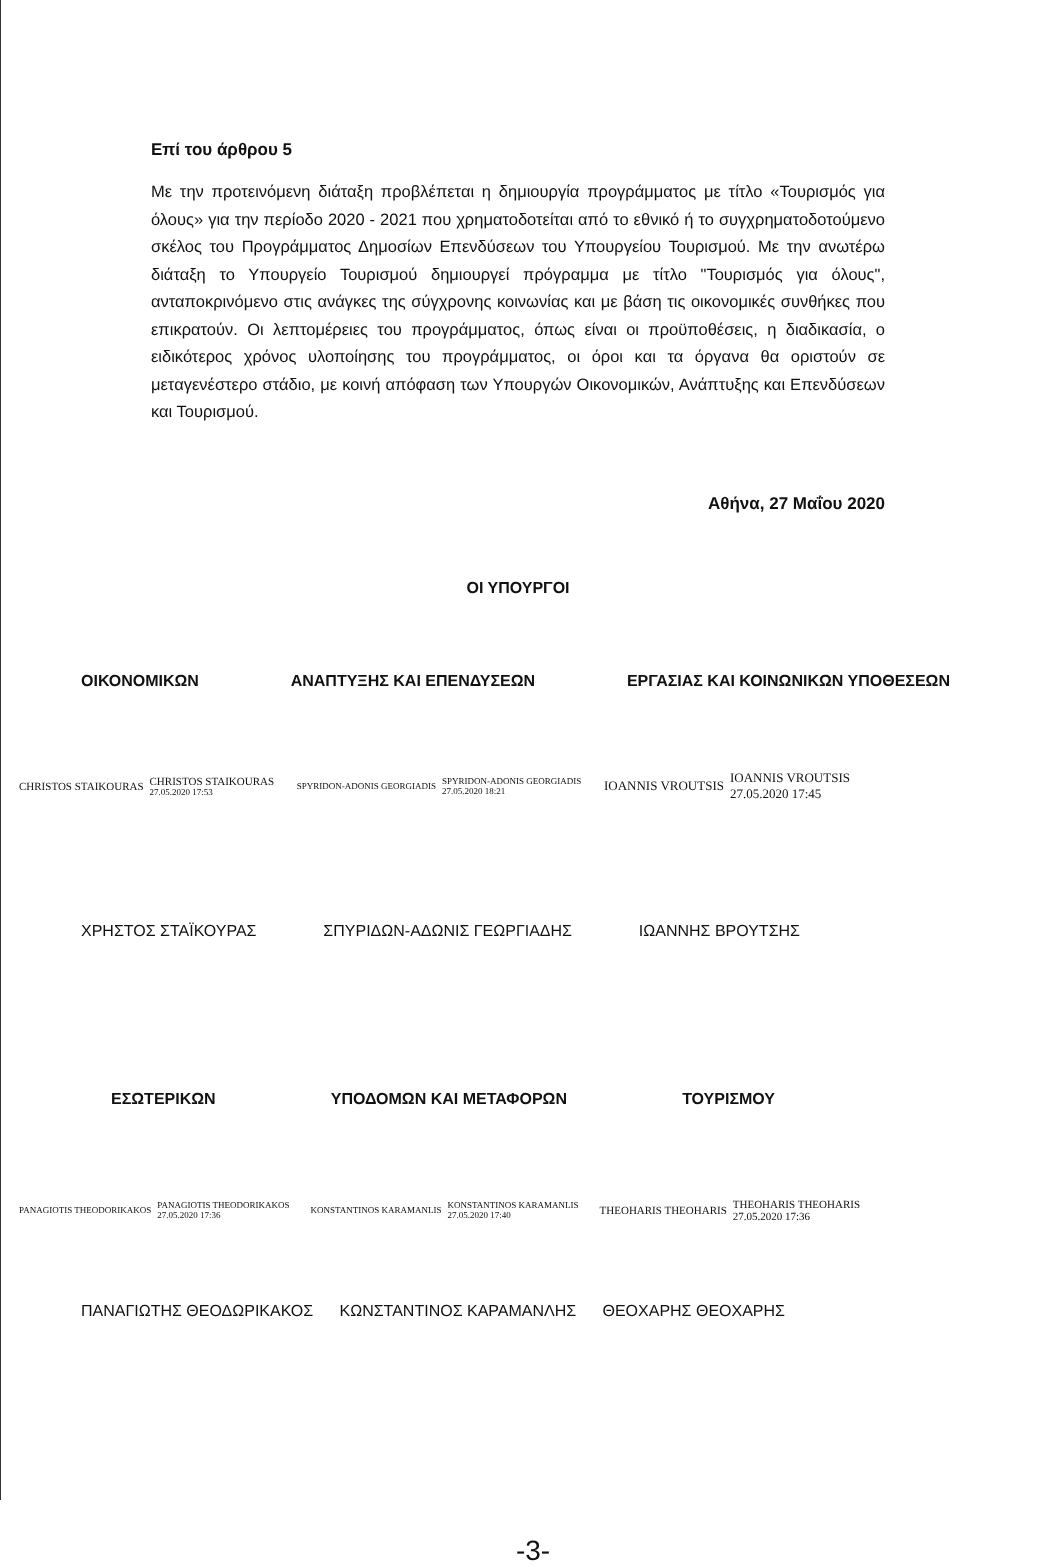Επί του άρθρου 5
Με την προτεινόμενη διάταξη προβλέπεται η δημιουργία προγράμματος με τίτλο «Τουρισμός για όλους» για την περίοδο 2020 - 2021 που χρηματοδοτείται από το εθνικό ή το συγχρηματοδοτούμενο σκέλος του Προγράμματος Δημοσίων Επενδύσεων του Υπουργείου Τουρισμού. Με την ανωτέρω διάταξη το Υπουργείο Τουρισμού δημιουργεί πρόγραμμα με τίτλο "Τουρισμός για όλους", ανταποκρινόμενο στις ανάγκες της σύγχρονης κοινωνίας και με βάση τις οικονομικές συνθήκες που επικρατούν. Οι λεπτομέρειες του προγράμματος, όπως είναι οι προϋποθέσεις, η διαδικασία, ο ειδικότερος χρόνος υλοποίησης του προγράμματος, οι όροι και τα όργανα θα οριστούν σε μεταγενέστερο στάδιο, με κοινή απόφαση των Υπουργών Οικονομικών, Ανάπτυξης και Επενδύσεων και Τουρισμού.
Αθήνα, 27 Μαΐου 2020
ΟΙ ΥΠΟΥΡΓΟΙ
ΟΙΚΟΝΟΜΙΚΩΝ ΑΝΑΠΤΥΞΗΣ ΚΑΙ ΕΠΕΝΔΥΣΕΩΝ ΕΡΓΑΣΙΑΣ ΚΑΙ ΚΟΙΝΩΝΙΚΩΝ ΥΠΟΘΕΣΕΩΝ
CHRISTOS STAIKOURAS CHRISTOS STAIKOURAS
27.05.2020 17:53
SPYRIDON-ADONIS GEORGIADIS SPYRIDON-ADONIS GEORGIADIS
27.05.2020 18:21
IOANNIS VROUTSIS IOANNIS VROUTSIS
27.05.2020 17:45
ΧΡΗΣΤΟΣ ΣΤΑΪΚΟΥΡΑΣ ΣΠΥΡΙΔΩΝ-ΑΔΩΝΙΣ ΓΕΩΡΓΙΑΔΗΣ ΙΩΑΝΝΗΣ ΒΡΟΥΤΣΗΣ
ΕΣΩΤΕΡΙΚΩΝ ΥΠΟΔΟΜΩΝ ΚΑΙ ΜΕΤΑΦΟΡΩΝ ΤΟΥΡΙΣΜΟΥ
PANAGIOTIS THEODORIKAKOS PANAGIOTIS THEODORIKAKOS
27.05.2020 17:36
KONSTANTINOS KARAMANLIS KONSTANTINOS KARAMANLIS
27.05.2020 17:40
THEOHARIS THEOHARIS THEOHARIS THEOHARIS
27.05.2020 17:36
ΠΑΝΑΓΙΩΤΗΣ ΘΕΟΔΩΡΙΚΑΚΟΣ ΚΩΝΣΤΑΝΤΙΝΟΣ ΚΑΡΑΜΑΝΛΗΣ ΘΕΟΧΑΡΗΣ ΘΕΟΧΑΡΗΣ
-3-